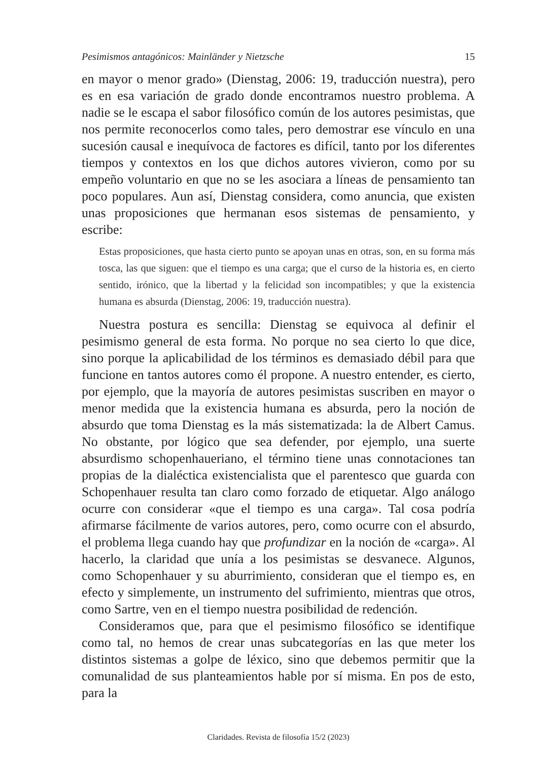Pesimismos antagónicos: Mainländer y Nietzsche 15
en mayor o menor grado» (Dienstag, 2006: 19, traducción nuestra), pero es en esa variación de grado donde encontramos nuestro problema. A nadie se le escapa el sabor filosófico común de los autores pesimistas, que nos permite reconocerlos como tales, pero demostrar ese vínculo en una sucesión causal e inequívoca de factores es difícil, tanto por los diferentes tiempos y contextos en los que dichos autores vivieron, como por su empeño voluntario en que no se les asociara a líneas de pensamiento tan poco populares. Aun así, Dienstag considera, como anuncia, que existen unas proposiciones que hermanan esos sistemas de pensamiento, y escribe:
Estas proposiciones, que hasta cierto punto se apoyan unas en otras, son, en su forma más tosca, las que siguen: que el tiempo es una carga; que el curso de la historia es, en cierto sentido, irónico, que la libertad y la felicidad son incompatibles; y que la existencia humana es absurda (Dienstag, 2006: 19, traducción nuestra).
Nuestra postura es sencilla: Dienstag se equivoca al definir el pesimismo general de esta forma. No porque no sea cierto lo que dice, sino porque la aplicabilidad de los términos es demasiado débil para que funcione en tantos autores como él propone. A nuestro entender, es cierto, por ejemplo, que la mayoría de autores pesimistas suscriben en mayor o menor medida que la existencia humana es absurda, pero la noción de absurdo que toma Dienstag es la más sistematizada: la de Albert Camus. No obstante, por lógico que sea defender, por ejemplo, una suerte absurdismo schopenhaueriano, el término tiene unas connotaciones tan propias de la dialéctica existencialista que el parentesco que guarda con Schopenhauer resulta tan claro como forzado de etiquetar. Algo análogo ocurre con considerar «que el tiempo es una carga». Tal cosa podría afirmarse fácilmente de varios autores, pero, como ocurre con el absurdo, el problema llega cuando hay que profundizar en la noción de «carga». Al hacerlo, la claridad que unía a los pesimistas se desvanece. Algunos, como Schopenhauer y su aburrimiento, consideran que el tiempo es, en efecto y simplemente, un instrumento del sufrimiento, mientras que otros, como Sartre, ven en el tiempo nuestra posibilidad de redención.
Consideramos que, para que el pesimismo filosófico se identifique como tal, no hemos de crear unas subcategorías en las que meter los distintos sistemas a golpe de léxico, sino que debemos permitir que la comunalidad de sus planteamientos hable por sí misma. En pos de esto, para la
Claridades. Revista de filosofía 15/2 (2023)